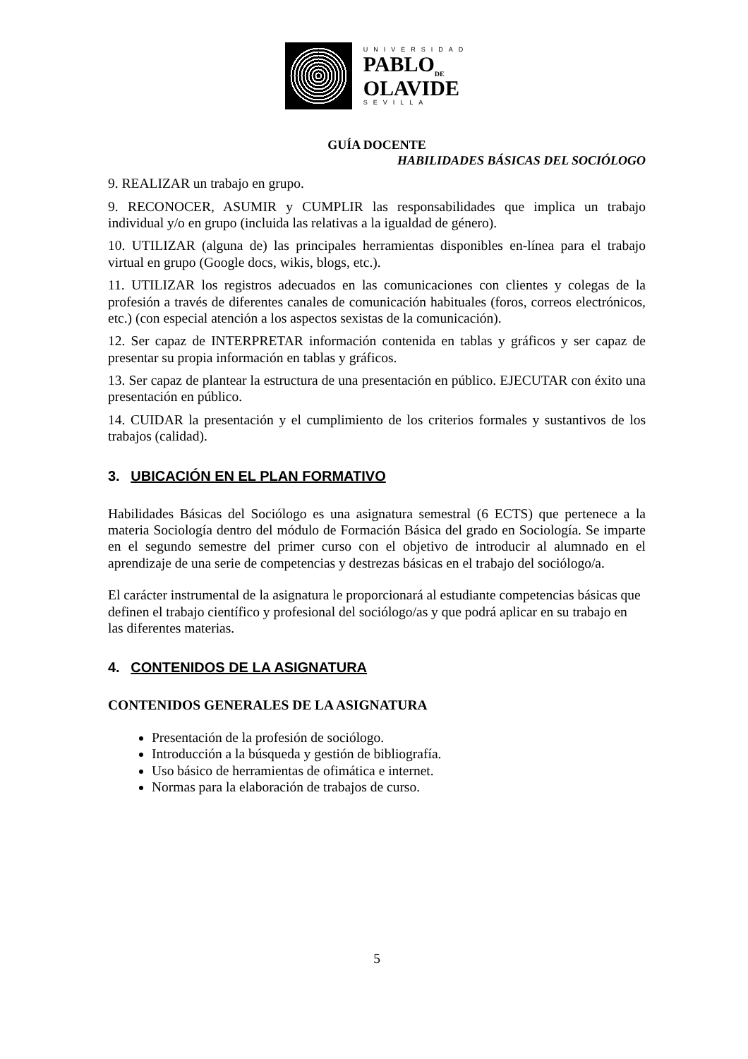UNIVERSIDAD
PABLO<sub>DE</sub>
OLAVIDE
SEVILLA
GUÍA DOCENTE
HABILIDADES BÁSICAS DEL SOCIÓLOGO
9. REALIZAR un trabajo en grupo.
9. RECONOCER, ASUMIR y CUMPLIR las responsabilidades que implica un trabajo individual y/o en grupo (incluida las relativas a la igualdad de género).
10. UTILIZAR (alguna de) las principales herramientas disponibles en-línea para el trabajo virtual en grupo (Google docs, wikis, blogs, etc.).
11. UTILIZAR los registros adecuados en las comunicaciones con clientes y colegas de la profesión a través de diferentes canales de comunicación habituales (foros, correos electrónicos, etc.) (con especial atención a los aspectos sexistas de la comunicación).
12. Ser capaz de INTERPRETAR información contenida en tablas y gráficos y ser capaz de presentar su propia información en tablas y gráficos.
13. Ser capaz de plantear la estructura de una presentación en público. EJECUTAR con éxito una presentación en público.
14. CUIDAR la presentación y el cumplimiento de los criterios formales y sustantivos de los trabajos (calidad).
3. UBICACIÓN EN EL PLAN FORMATIVO
Habilidades Básicas del Sociólogo es una asignatura semestral (6 ECTS) que pertenece a la materia Sociología dentro del módulo de Formación Básica del grado en Sociología. Se imparte en el segundo semestre del primer curso con el objetivo de introducir al alumnado en el aprendizaje de una serie de competencias y destrezas básicas en el trabajo del sociólogo/a.
El carácter instrumental de la asignatura le proporcionará al estudiante competencias básicas que definen el trabajo científico y profesional del sociólogo/as y que podrá aplicar en su trabajo en las diferentes materias.
4. CONTENIDOS DE LA ASIGNATURA
CONTENIDOS GENERALES DE LA ASIGNATURA
Presentación de la profesión de sociólogo.
Introducción a la búsqueda y gestión de bibliografía.
Uso básico de herramientas de ofimática e internet.
Normas para la elaboración de trabajos de curso.
5